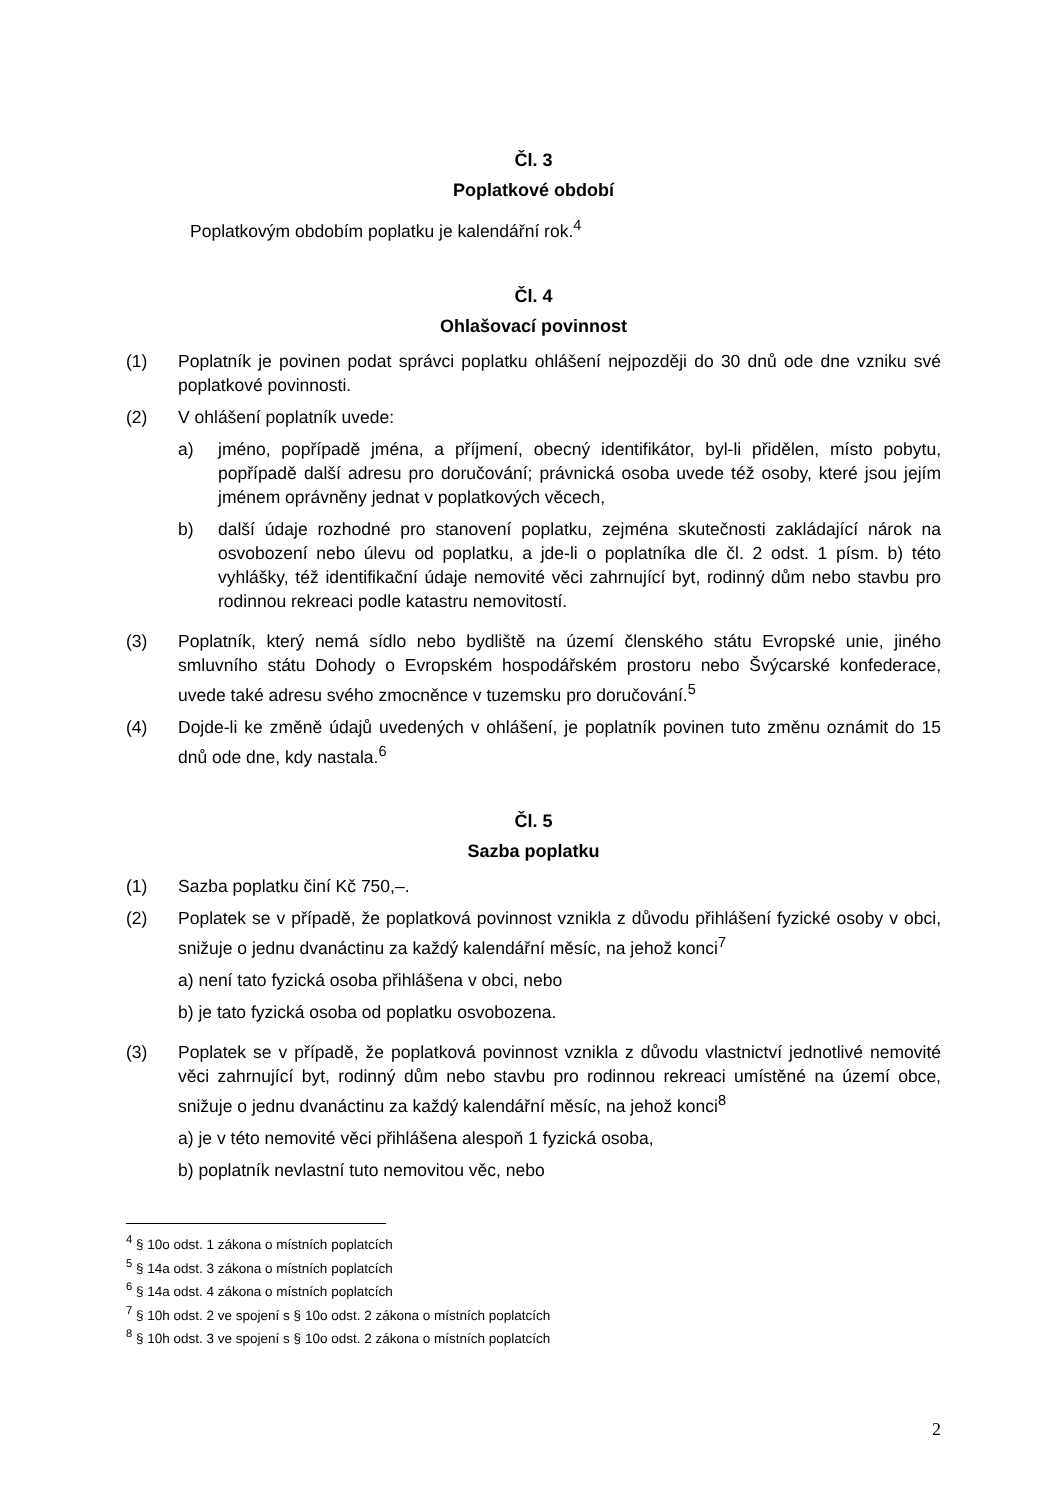Čl. 3
Poplatkové období
Poplatkovým obdobím poplatku je kalendářní rok.<sup>4</sup>
Čl. 4
Ohlašovací povinnost
(1) Poplatník je povinen podat správci poplatku ohlášení nejpozději do 30 dnů ode dne vzniku své poplatkové povinnosti.
(2) V ohlášení poplatník uvede:
a) jméno, popřípadě jména, a příjmení, obecný identifikátor, byl-li přidělen, místo pobytu, popřípadě další adresu pro doručování; právnická osoba uvede též osoby, které jsou jejím jménem oprávněny jednat v poplatkových věcech,
b) další údaje rozhodné pro stanovení poplatku, zejména skutečnosti zakládající nárok na osvobození nebo úlevu od poplatku, a jde-li o poplatníka dle čl. 2 odst. 1 písm. b) této vyhlášky, též identifikační údaje nemovité věci zahrnující byt, rodinný dům nebo stavbu pro rodinnou rekreaci podle katastru nemovitostí.
(3) Poplatník, který nemá sídlo nebo bydliště na území členského státu Evropské unie, jiného smluvního státu Dohody o Evropském hospodářském prostoru nebo Švýcarské konfederace, uvede také adresu svého zmocněnce v tuzemsku pro doručování.<sup>5</sup>
(4) Dojde-li ke změně údajů uvedených v ohlášení, je poplatník povinen tuto změnu oznámit do 15 dnů ode dne, kdy nastala.<sup>6</sup>
Čl. 5
Sazba poplatku
(1) Sazba poplatku činí Kč 750,–.
(2) Poplatek se v případě, že poplatková povinnost vznikla z důvodu přihlášení fyzické osoby v obci, snižuje o jednu dvanáctinu za každý kalendářní měsíc, na jehož konci<sup>7</sup>
a) není tato fyzická osoba přihlášena v obci, nebo
b) je tato fyzická osoba od poplatku osvobozena.
(3) Poplatek se v případě, že poplatková povinnost vznikla z důvodu vlastnictví jednotlivé nemovité věci zahrnující byt, rodinný dům nebo stavbu pro rodinnou rekreaci umístěné na území obce, snižuje o jednu dvanáctinu za každý kalendářní měsíc, na jehož konci<sup>8</sup>
a) je v této nemovité věci přihlášena alespoň 1 fyzická osoba,
b) poplatník nevlastní tuto nemovitou věc, nebo
<sup>4</sup> § 10o odst. 1 zákona o místních poplatcích
<sup>5</sup> § 14a odst. 3 zákona o místních poplatcích
<sup>6</sup> § 14a odst. 4 zákona o místních poplatcích
<sup>7</sup> § 10h odst. 2 ve spojení s § 10o odst. 2 zákona o místních poplatcích
<sup>8</sup> § 10h odst. 3 ve spojení s § 10o odst. 2 zákona o místních poplatcích
2